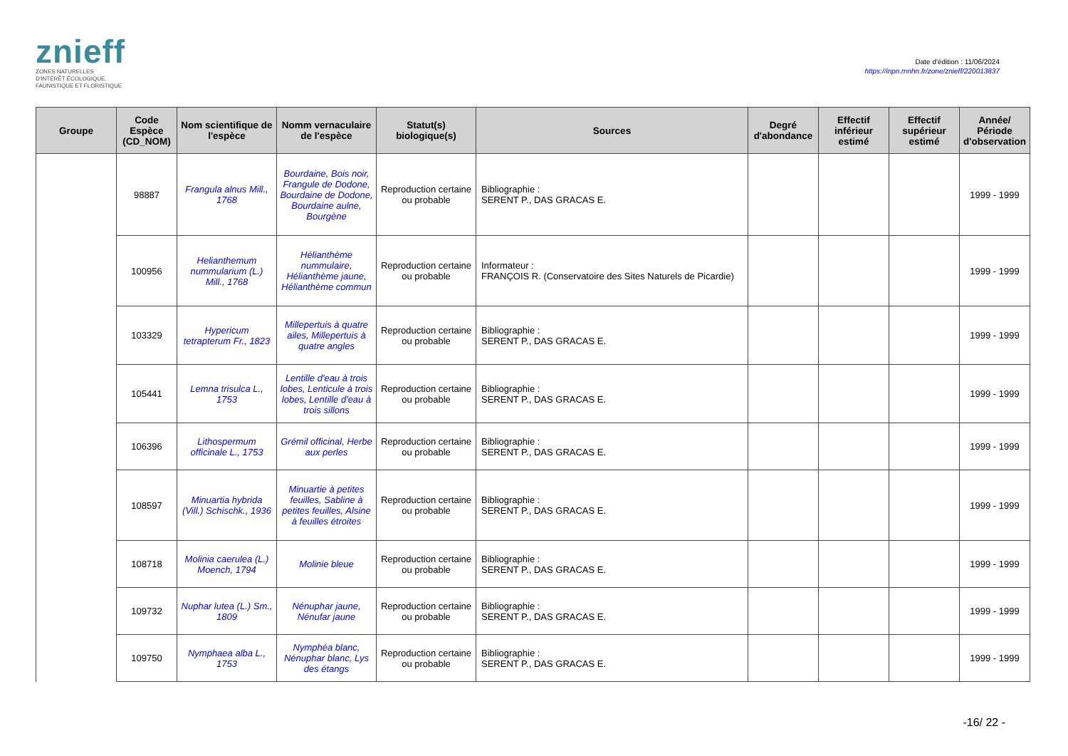znieff
ZONES NATURELLES
D'INTÉRÊT ÉCOLOGIQUE,
FAUNISTIQUE ET FLORISTIQUE
Date d'édition : 11/06/2024
https://inpn.mnhn.fr/zone/znieff/220013837
| Groupe | Code Espèce (CD_NOM) | Nom scientifique de l'espèce | Nomm vernaculaire de l'espèce | Statut(s) biologique(s) | Sources | Degré d'abondance | Effectif inférieur estimé | Effectif supérieur estimé | Année/ Période d'observation |
| --- | --- | --- | --- | --- | --- | --- | --- | --- | --- |
| | 98887 | Frangula alnus Mill., 1768 | Bourdaine, Bois noir, Frangule de Dodone, Bourdaine de Dodone, Bourdaine aulne, Bourgène | Reproduction certaine ou probable | Bibliographie : SERENT P., DAS GRACAS E. | | | | 1999 - 1999 |
| | 100956 | Helianthemum nummularium (L.) Mill., 1768 | Hélianthème nummulaire, Hélianthème jaune, Hélianthème commun | Reproduction certaine ou probable | Informateur : FRANÇOIS R. (Conservatoire des Sites Naturels de Picardie) | | | | 1999 - 1999 |
| | 103329 | Hypericum tetrapterum Fr., 1823 | Millepertuis à quatre ailes, Millepertuis à quatre angles | Reproduction certaine ou probable | Bibliographie : SERENT P., DAS GRACAS E. | | | | 1999 - 1999 |
| | 105441 | Lemna trisulca L., 1753 | Lentille d'eau à trois lobes, Lenticule à trois lobes, Lentille d'eau à trois sillons | Reproduction certaine ou probable | Bibliographie : SERENT P., DAS GRACAS E. | | | | 1999 - 1999 |
| | 106396 | Lithospermum officinale L., 1753 | Grémil officinal, Herbe aux perles | Reproduction certaine ou probable | Bibliographie : SERENT P., DAS GRACAS E. | | | | 1999 - 1999 |
| | 108597 | Minuartia hybrida (Vill.) Schischk., 1936 | Minuartie à petites feuilles, Sabline à petites feuilles, Alsine à feuilles étroites | Reproduction certaine ou probable | Bibliographie : SERENT P., DAS GRACAS E. | | | | 1999 - 1999 |
| | 108718 | Molinia caerulea (L.) Moench, 1794 | Molinie bleue | Reproduction certaine ou probable | Bibliographie : SERENT P., DAS GRACAS E. | | | | 1999 - 1999 |
| | 109732 | Nuphar lutea (L.) Sm., 1809 | Nénuphar jaune, Nénufar jaune | Reproduction certaine ou probable | Bibliographie : SERENT P., DAS GRACAS E. | | | | 1999 - 1999 |
| | 109750 | Nymphaea alba L., 1753 | Nymphéa blanc, Nénuphar blanc, Lys des étangs | Reproduction certaine ou probable | Bibliographie : SERENT P., DAS GRACAS E. | | | | 1999 - 1999 |
-16/ 22 -